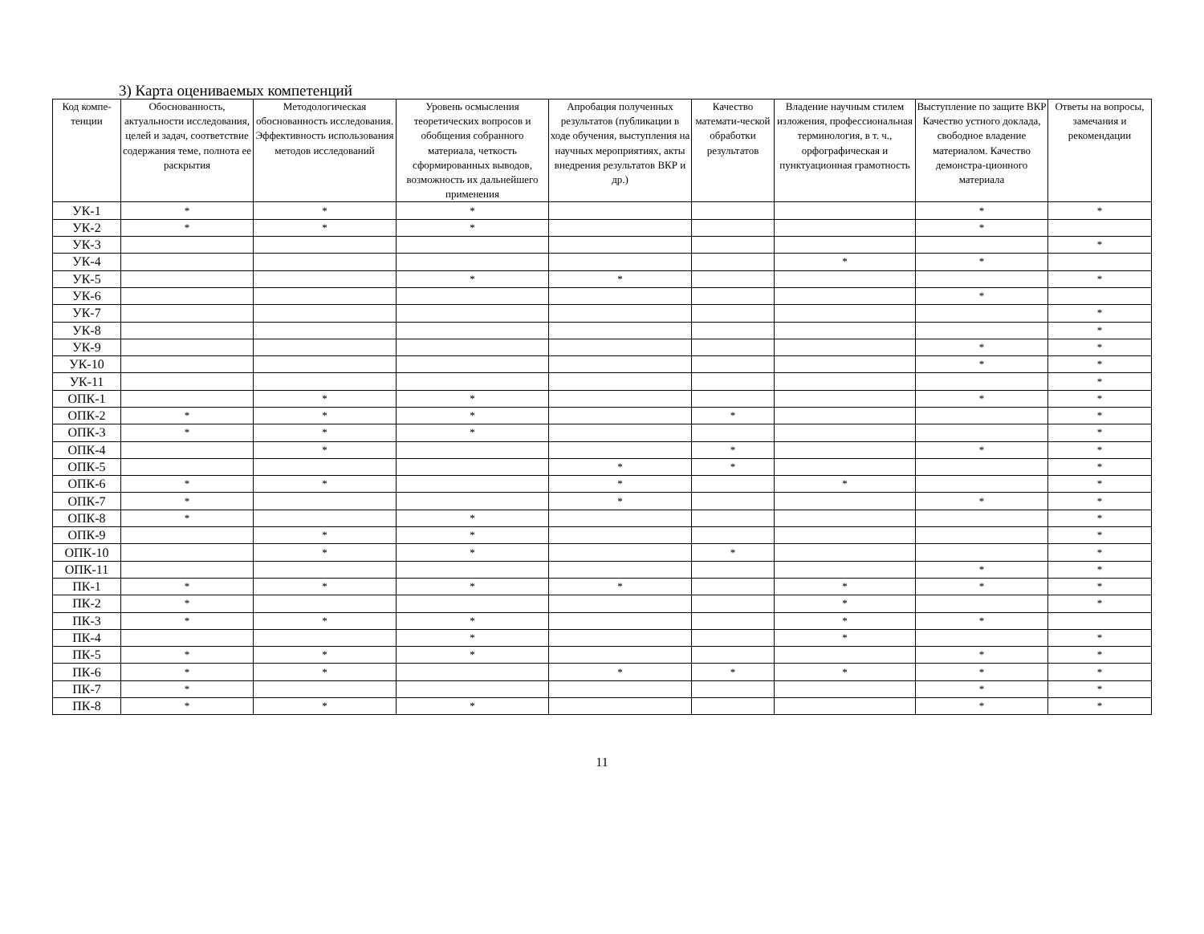3) Карта оцениваемых компетенций
| Код компе-тенции | Обоснованность, актуальности исследования, целей и задач, соответствие содержания теме, полнота ее раскрытия | Методологическая обоснованность исследования. Эффективность использования методов исследований | Уровень осмысления теоретических вопросов и обобщения собранного материала, четкость сформированных выводов, возможность их дальнейшего применения | Апробация полученных результатов (публикации в ходе обучения, выступления на научных мероприятиях, акты внедрения результатов ВКР и др.) | Качество математи-ческой обработки результатов | Владение научным стилем изложения, профессиональная терминология, в т. ч., орфографическая и пунктуационная грамотность | Выступление по защите ВКР Качество устного доклада, свободное владение материалом. Качество демонстра-ционного материала | Ответы на вопросы, замечания и рекомендации |
| --- | --- | --- | --- | --- | --- | --- | --- | --- |
| УК-1 | * | * | * | | | | * | * |
| УК-2 | * | * | * | | | | * | |
| УК-3 | | | | | | | | * |
| УК-4 | | | | | | * | * | |
| УК-5 | | | * | * | | | | * |
| УК-6 | | | | | | | * | |
| УК-7 | | | | | | | | * |
| УК-8 | | | | | | | | * |
| УК-9 | | | | | | | * | * |
| УК-10 | | | | | | | * | * |
| УК-11 | | | | | | | | * |
| ОПК-1 | | * | * | | | | * | * |
| ОПК-2 | * | * | * | | * | | | * |
| ОПК-3 | * | * | * | | | | | * |
| ОПК-4 | | * | | | * | | * | * |
| ОПК-5 | | | | * | * | | | * |
| ОПК-6 | * | * | | * | | * | | * |
| ОПК-7 | * | | | * | | | * | * |
| ОПК-8 | * | | * | | | | | * |
| ОПК-9 | | * | * | | | | | * |
| ОПК-10 | | * | * | | * | | | * |
| ОПК-11 | | | | | | | * | * |
| ПК-1 | * | * | * | * | | * | * | * |
| ПК-2 | * | | | | | * | | * |
| ПК-3 | * | * | * | | | * | * | |
| ПК-4 | | | * | | | * | | * |
| ПК-5 | * | * | * | | | | * | * |
| ПК-6 | * | * | | * | * | * | * | * |
| ПК-7 | * | | | | | | * | * |
| ПК-8 | * | * | * | | | | * | * |
11